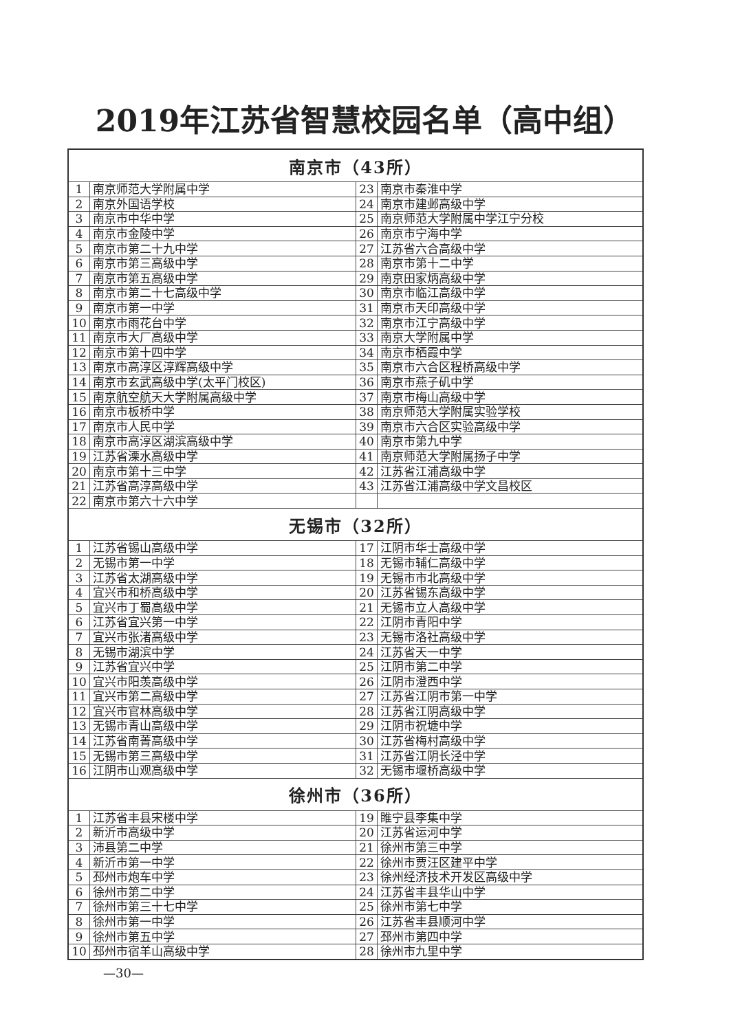2019年江苏省智慧校园名单（高中组）
| 南京市（43所） | | | |
| --- | --- | --- | --- |
| 1 | 南京师范大学附属中学 | 23 | 南京市秦淮中学 |
| 2 | 南京外国语学校 | 24 | 南京市建邺高级中学 |
| 3 | 南京市中华中学 | 25 | 南京师范大学附属中学江宁分校 |
| 4 | 南京市金陵中学 | 26 | 南京市宁海中学 |
| 5 | 南京市第二十九中学 | 27 | 江苏省六合高级中学 |
| 6 | 南京市第三高级中学 | 28 | 南京市第十二中学 |
| 7 | 南京市第五高级中学 | 29 | 南京田家炳高级中学 |
| 8 | 南京市第二十七高级中学 | 30 | 南京市临江高级中学 |
| 9 | 南京市第一中学 | 31 | 南京市天印高级中学 |
| 10 | 南京市雨花台中学 | 32 | 南京市江宁高级中学 |
| 11 | 南京市大厂高级中学 | 33 | 南京大学附属中学 |
| 12 | 南京市第十四中学 | 34 | 南京市栖霞中学 |
| 13 | 南京市高淳区淳辉高级中学 | 35 | 南京市六合区程桥高级中学 |
| 14 | 南京市玄武高级中学(太平门校区) | 36 | 南京市燕子矶中学 |
| 15 | 南京航空航天大学附属高级中学 | 37 | 南京市梅山高级中学 |
| 16 | 南京市板桥中学 | 38 | 南京师范大学附属实验学校 |
| 17 | 南京市人民中学 | 39 | 南京市六合区实验高级中学 |
| 18 | 南京市高淳区湖滨高级中学 | 40 | 南京市第九中学 |
| 19 | 江苏省溧水高级中学 | 41 | 南京师范大学附属扬子中学 |
| 20 | 南京市第十三中学 | 42 | 江苏省江浦高级中学 |
| 21 | 江苏省高淳高级中学 | 43 | 江苏省江浦高级中学文昌校区 |
| 22 | 南京市第六十六中学 | | |
| 无锡市（32所） | | | |
| 1 | 江苏省锡山高级中学 | 17 | 江阴市华士高级中学 |
| 2 | 无锡市第一中学 | 18 | 无锡市辅仁高级中学 |
| 3 | 江苏省太湖高级中学 | 19 | 无锡市市北高级中学 |
| 4 | 宜兴市和桥高级中学 | 20 | 江苏省锡东高级中学 |
| 5 | 宜兴市丁蜀高级中学 | 21 | 无锡市立人高级中学 |
| 6 | 江苏省宜兴第一中学 | 22 | 江阴市青阳中学 |
| 7 | 宜兴市张渚高级中学 | 23 | 无锡市洛社高级中学 |
| 8 | 无锡市湖滨中学 | 24 | 江苏省天一中学 |
| 9 | 江苏省宜兴中学 | 25 | 江阴市第二中学 |
| 10 | 宜兴市阳羡高级中学 | 26 | 江阴市澄西中学 |
| 11 | 宜兴市第二高级中学 | 27 | 江苏省江阴市第一中学 |
| 12 | 宜兴市官林高级中学 | 28 | 江苏省江阴高级中学 |
| 13 | 无锡市青山高级中学 | 29 | 江阴市祝塘中学 |
| 14 | 江苏省南菁高级中学 | 30 | 江苏省梅村高级中学 |
| 15 | 无锡市第三高级中学 | 31 | 江苏省江阴长泾中学 |
| 16 | 江阴市山观高级中学 | 32 | 无锡市堰桥高级中学 |
| 徐州市（36所） | | | |
| 1 | 江苏省丰县宋楼中学 | 19 | 睢宁县李集中学 |
| 2 | 新沂市高级中学 | 20 | 江苏省运河中学 |
| 3 | 沛县第二中学 | 21 | 徐州市第三中学 |
| 4 | 新沂市第一中学 | 22 | 徐州市贾汪区建平中学 |
| 5 | 邳州市炮车中学 | 23 | 徐州经济技术开发区高级中学 |
| 6 | 徐州市第二中学 | 24 | 江苏省丰县华山中学 |
| 7 | 徐州市第三十七中学 | 25 | 徐州市第七中学 |
| 8 | 徐州市第一中学 | 26 | 江苏省丰县顺河中学 |
| 9 | 徐州市第五中学 | 27 | 邳州市第四中学 |
| 10 | 邳州市宿羊山高级中学 | 28 | 徐州市九里中学 |
—30—